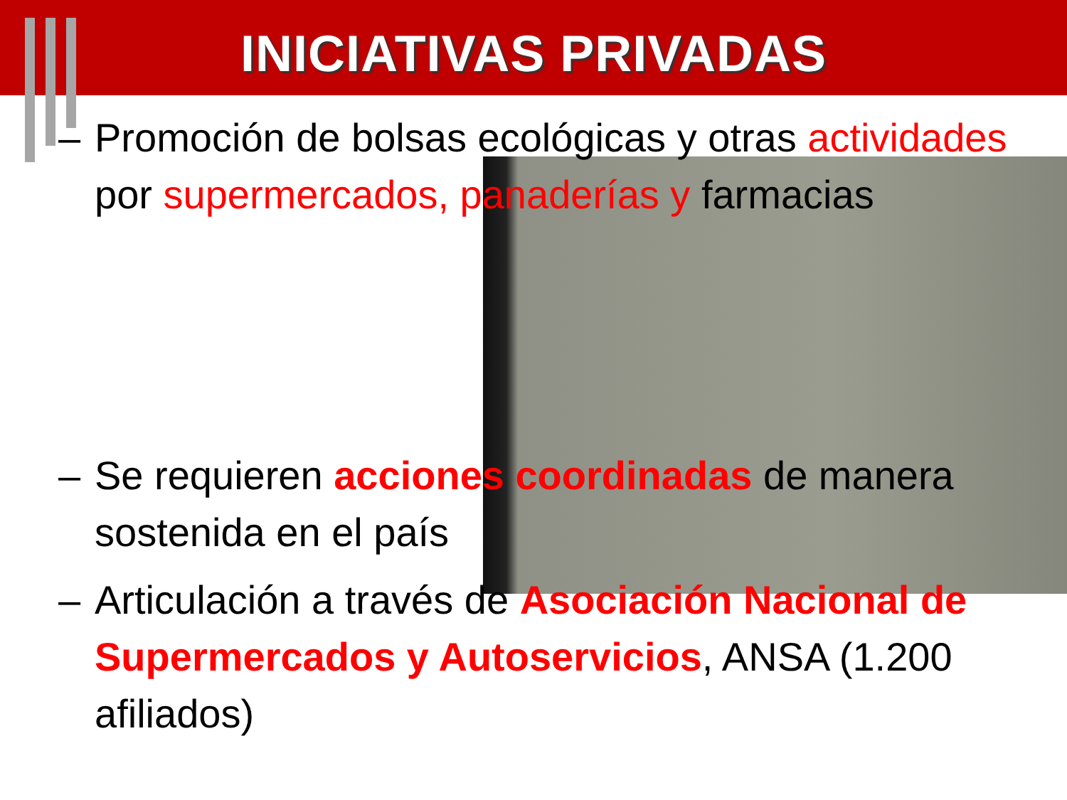INICIATIVAS PRIVADAS
– Promoción de bolsas ecológicas y otras actividades por supermercados, panaderías y farmacias
– Se requieren acciones coordinadas de manera sostenida en el país
– Articulación a través de Asociación Nacional de Supermercados y Autoservicios, ANSA (1.200 afiliados)